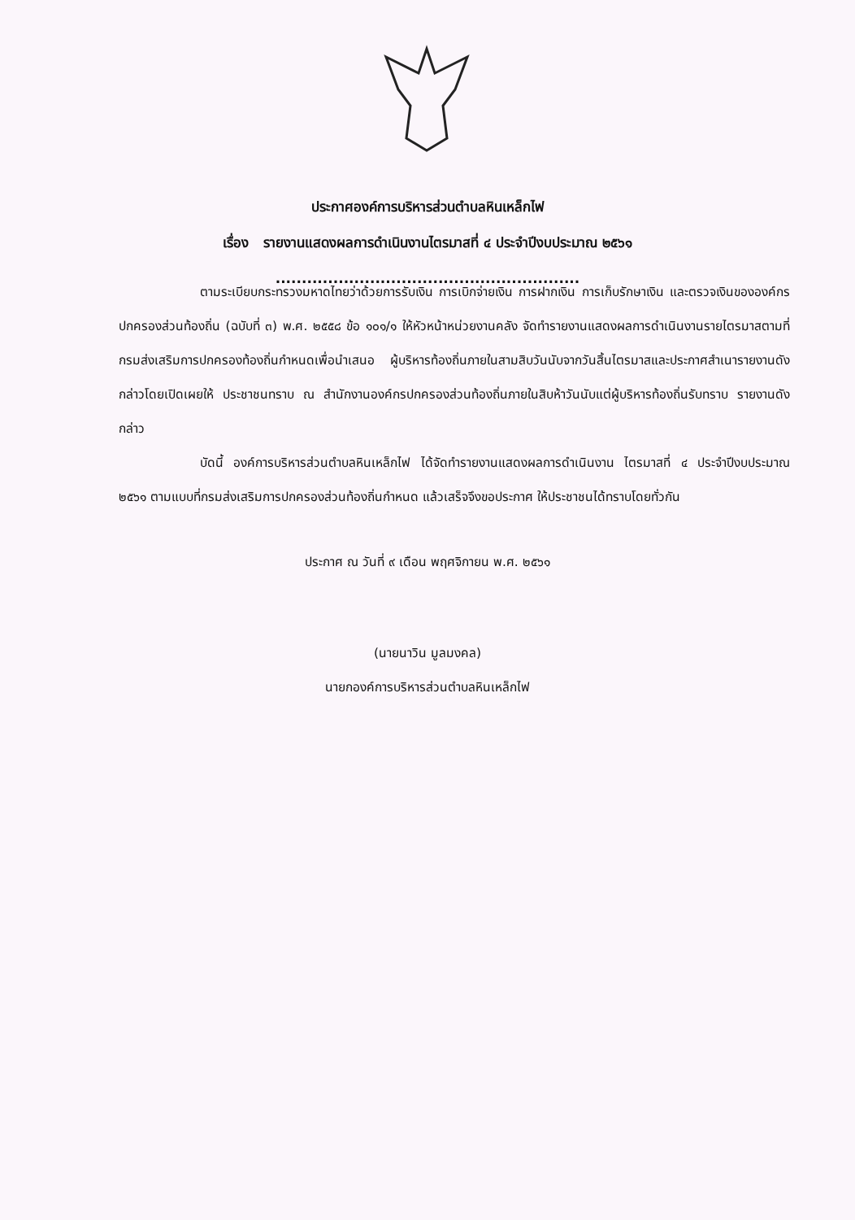ประกาศองค์การบริหารส่วนตำบลหินเหล็กไฟ
เรื่อง รายงานแสดงผลการดำเนินงานไตรมาสที่ ๔ ประจำปีงบประมาณ ๒๕๖๑
..........................................................
ตามระเบียบกระทรวงมหาดไทยว่าด้วยการรับเงิน การเบิกจ่ายเงิน การฝากเงิน การเก็บรักษาเงิน และตรวจเงินขององค์กรปกครองส่วนท้องถิ่น (ฉบับที่ ๓) พ.ศ. ๒๕๕๘ ข้อ ๑๐๑/๑ ให้หัวหน้าหน่วยงานคลัง จัดทำรายงานแสดงผลการดำเนินงานรายไตรมาสตามที่กรมส่งเสริมการปกครองท้องถิ่นกำหนดเพื่อนำเสนอ ผู้บริหารท้องถิ่นภายในสามสิบวันนับจากวันสิ้นไตรมาสและประกาศสำเนารายงานดังกล่าวโดยเปิดเผยให้ ประชาชนทราบ ณ สำนักงานองค์กรปกครองส่วนท้องถิ่นภายในสิบห้าวันนับแต่ผู้บริหารท้องถิ่นรับทราบ รายงานดังกล่าว
บัดนี้ องค์การบริหารส่วนตำบลหินเหล็กไฟ ได้จัดทำรายงานแสดงผลการดำเนินงาน ไตรมาสที่ ๔ ประจำปีงบประมาณ ๒๕๖๑ ตามแบบที่กรมส่งเสริมการปกครองส่วนท้องถิ่นกำหนด แล้วเสร็จจึงขอประกาศ ให้ประชาชนได้ทราบโดยทั่วกัน
ประกาศ ณ วันที่ ๙ เดือน พฤศจิกายน พ.ศ. ๒๕๖๑
(นายนาวิน มูลมงคล)
นายกองค์การบริหารส่วนตำบลหินเหล็กไฟ